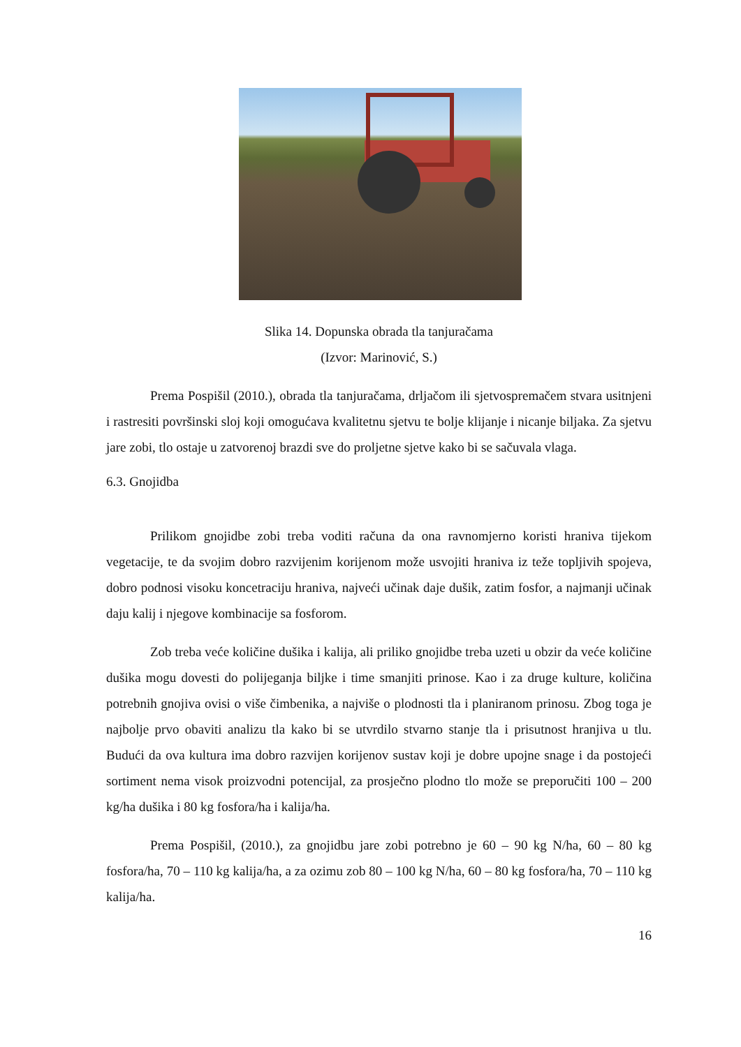Slika 14. Dopunska obrada tla tanjuračama
(Izvor: Marinović, S.)
Prema Pospišil (2010.), obrada tla tanjuračama, drljačom ili sjetvospremačem stvara usitnjeni i rastresiti površinski sloj koji omogućava kvalitetnu sjetvu te bolje klijanje i nicanje biljaka. Za sjetvu jare zobi, tlo ostaje u zatvorenoj brazdi sve do proljetne sjetve kako bi se sačuvala vlaga.
6.3. Gnojidba
Prilikom gnojidbe zobi treba voditi računa da ona ravnomjerno koristi hraniva tijekom vegetacije, te da svojim dobro razvijenim korijenom može usvojiti hraniva iz teže topljivih spojeva, dobro podnosi visoku koncetraciju hraniva, najveći učinak daje dušik, zatim fosfor, a najmanji učinak daju kalij i njegove kombinacije sa fosforom.
Zob treba veće količine dušika i kalija, ali priliko gnojidbe treba uzeti u obzir da veće količine dušika mogu dovesti do polijeganja biljke i time smanjiti prinose. Kao i za druge kulture, količina potrebnih gnojiva ovisi o više čimbenika, a najviše o plodnosti tla i planiranom prinosu. Zbog toga je najbolje prvo obaviti analizu tla kako bi se utvrdilo stvarno stanje tla i prisutnost hranjiva u tlu. Budući da ova kultura ima dobro razvijen korijenov sustav koji je dobre upojne snage i da postojeći sortiment nema visok proizvodni potencijal, za prosječno plodno tlo može se preporučiti 100 – 200 kg/ha dušika i 80 kg fosfora/ha i kalija/ha.
Prema Pospišil, (2010.), za gnojidbu jare zobi potrebno je 60 – 90 kg N/ha, 60 – 80 kg fosfora/ha, 70 – 110 kg kalija/ha, a za ozimu zob 80 – 100 kg N/ha, 60 – 80 kg fosfora/ha, 70 – 110 kg kalija/ha.
16